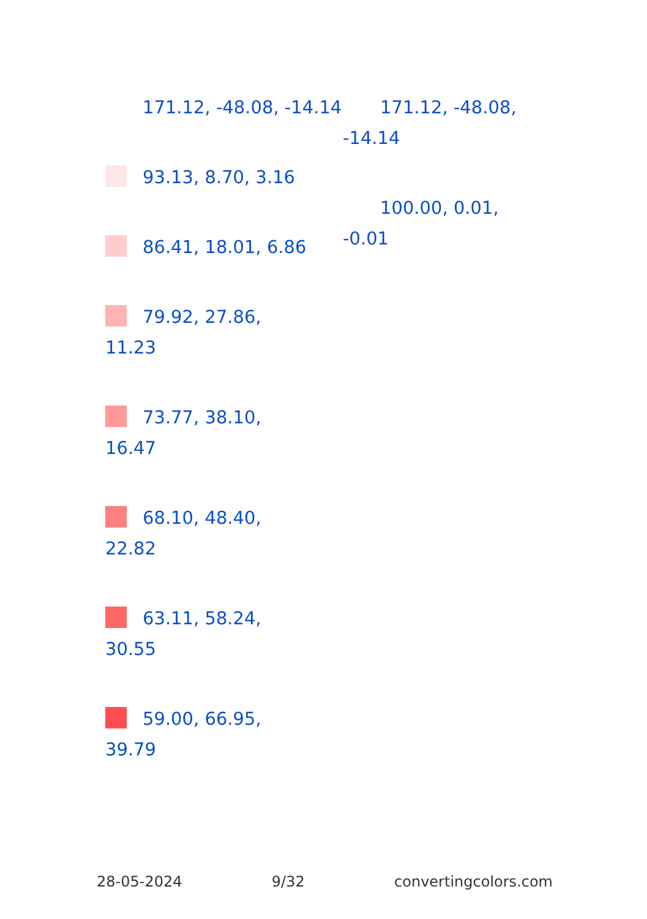171.12, -48.08, -14.14
93.13, 8.70, 3.16
86.41, 18.01, 6.86
79.92, 27.86, 11.23
73.77, 38.10, 16.47
68.10, 48.40, 22.82
63.11, 58.24, 30.55
59.00, 66.95, 39.79
171.12, -48.08, -14.14
100.00, 0.01, -0.01
28-05-2024 9/32 convertingcolors.com